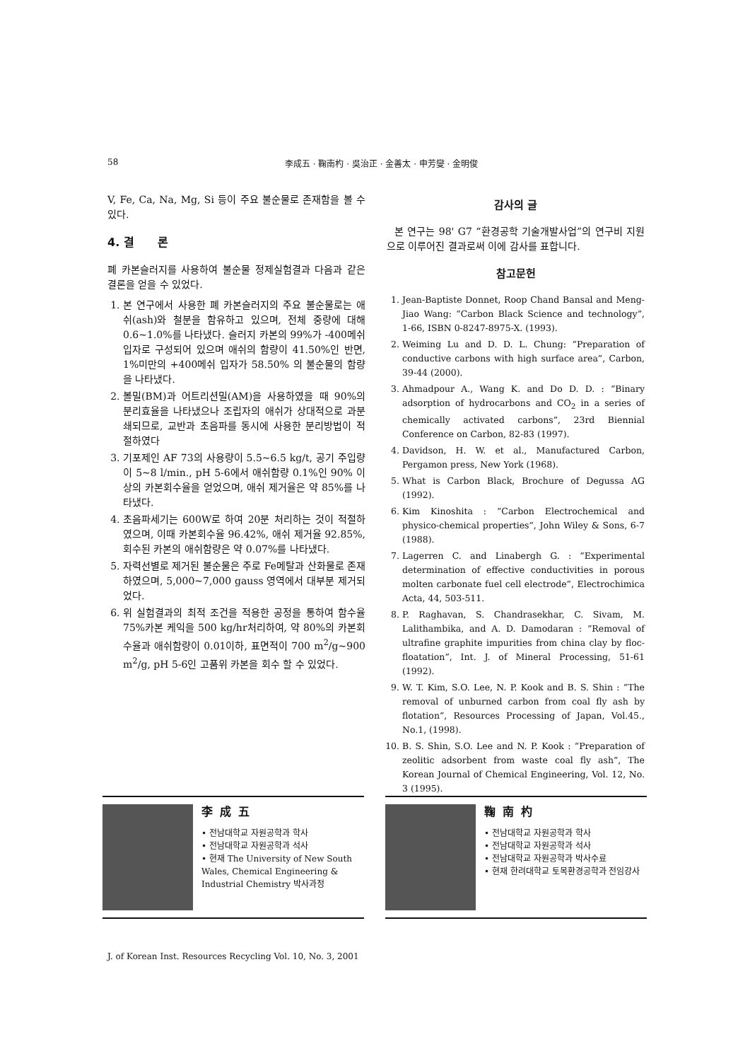58 李成五 · 鞠南杓 · 吳治正 · 金善太 · 申芳燮 · 金明俊
V, Fe, Ca, Na, Mg, Si 등이 주요 불순물로 존재함을 볼 수 있다.
4. 결 론
폐 카본슬러지를 사용하여 불순물 정제실험결과 다음과 같은 결론을 얻을 수 있었다.
1. 본 연구에서 사용한 폐 카본슬러지의 주요 불순물로는 애쉬(ash)와 철분을 함유하고 있으며, 전체 중량에 대해 0.6~1.0%를 나타냈다. 슬러지 카본의 99%가 -400메쉬 입자로 구성되어 있으며 애쉬의 함량이 41.50%인 반면, 1%미만의 +400메쉬 입자가 58.50% 의 불순물의 함량을 나타냈다.
2. 볼밀(BM)과 어트리션밀(AM)을 사용하였을 때 90%의 분리효율을 나타냈으나 조립자의 애쉬가 상대적으로 과분쇄되므로, 교반과 초음파를 동시에 사용한 분리방법이 적절하였다
3. 기포제인 AF 73의 사용량이 5.5~6.5 kg/t, 공기 주입량이 5~8 l/min., pH 5-6에서 애쉬함량 0.1%인 90% 이상의 카본회수율을 얻었으며, 애쉬 제거율은 약 85%를 나타냈다.
4. 초음파세기는 600W로 하여 20분 처리하는 것이 적절하였으며, 이때 카본회수율 96.42%, 애쉬 제거율 92.85%, 회수된 카본의 애쉬함량은 약 0.07%를 나타냈다.
5. 자력선별로 제거된 불순물은 주로 Fe메탈과 산화물로 존재하였으며, 5,000~7,000 gauss 영역에서 대부분 제거되었다.
6. 위 실험결과의 최적 조건을 적용한 공정을 통하여 함수율 75%카본 케익을 500 kg/hr처리하여, 약 80%의 카본회수율과 애쉬함량이 0.01이하, 표면적이 700 m<sup>2</sup>/g~900 m<sup>2</sup>/g, pH 5-6인 고품위 카본을 회수 할 수 있었다.
감사의 글
본 연구는 98' G7 “환경공학 기술개발사업”의 연구비 지원으로 이루어진 결과로써 이에 감사를 표합니다.
참고문헌
1. Jean-Baptiste Donnet, Roop Chand Bansal and Meng-Jiao Wang: “Carbon Black Science and technology”, 1-66, ISBN 0-8247-8975-X. (1993).
2. Weiming Lu and D. D. L. Chung: “Preparation of conductive carbons with high surface area”, Carbon, 39-44 (2000).
3. Ahmadpour A., Wang K. and Do D. D. : “Binary adsorption of hydrocarbons and CO<sub>2</sub> in a series of chemically activated carbons”, 23rd Biennial Conference on Carbon, 82-83 (1997).
4. Davidson, H. W. et al., Manufactured Carbon, Pergamon press, New York (1968).
5. What is Carbon Black, Brochure of Degussa AG (1992).
6. Kim Kinoshita : “Carbon Electrochemical and physico-chemical properties”, John Wiley & Sons, 6-7 (1988).
7. Lagerren C. and Linabergh G. : “Experimental determination of effective conductivities in porous molten carbonate fuel cell electrode”, Electrochimica Acta, 44, 503-511.
8. P. Raghavan, S. Chandrasekhar, C. Sivam, M. Lalithambika, and A. D. Damodaran : “Removal of ultrafine graphite impurities from china clay by floc-floatation”, Int. J. of Mineral Processing, 51-61 (1992).
9. W. T. Kim, S.O. Lee, N. P. Kook and B. S. Shin : “The removal of unburned carbon from coal fly ash by flotation”, Resources Processing of Japan, Vol.45., No.1, (1998).
10. B. S. Shin, S.O. Lee and N. P. Kook : “Preparation of zeolitic adsorbent from waste coal fly ash”, The Korean Journal of Chemical Engineering, Vol. 12, No. 3 (1995).
李成五
• 전남대학교 자원공학과 학사
• 전남대학교 자원공학과 석사
• 현재 The University of New South Wales, Chemical Engineering & Industrial Chemistry 박사과정
鞠南杓
• 전남대학교 자원공학과 학사
• 전남대학교 자원공학과 석사
• 전남대학교 자원공학과 박사수료
• 현재 한려대학교 토목환경공학과 전임강사
J. of Korean Inst. Resources Recycling Vol. 10, No. 3, 2001